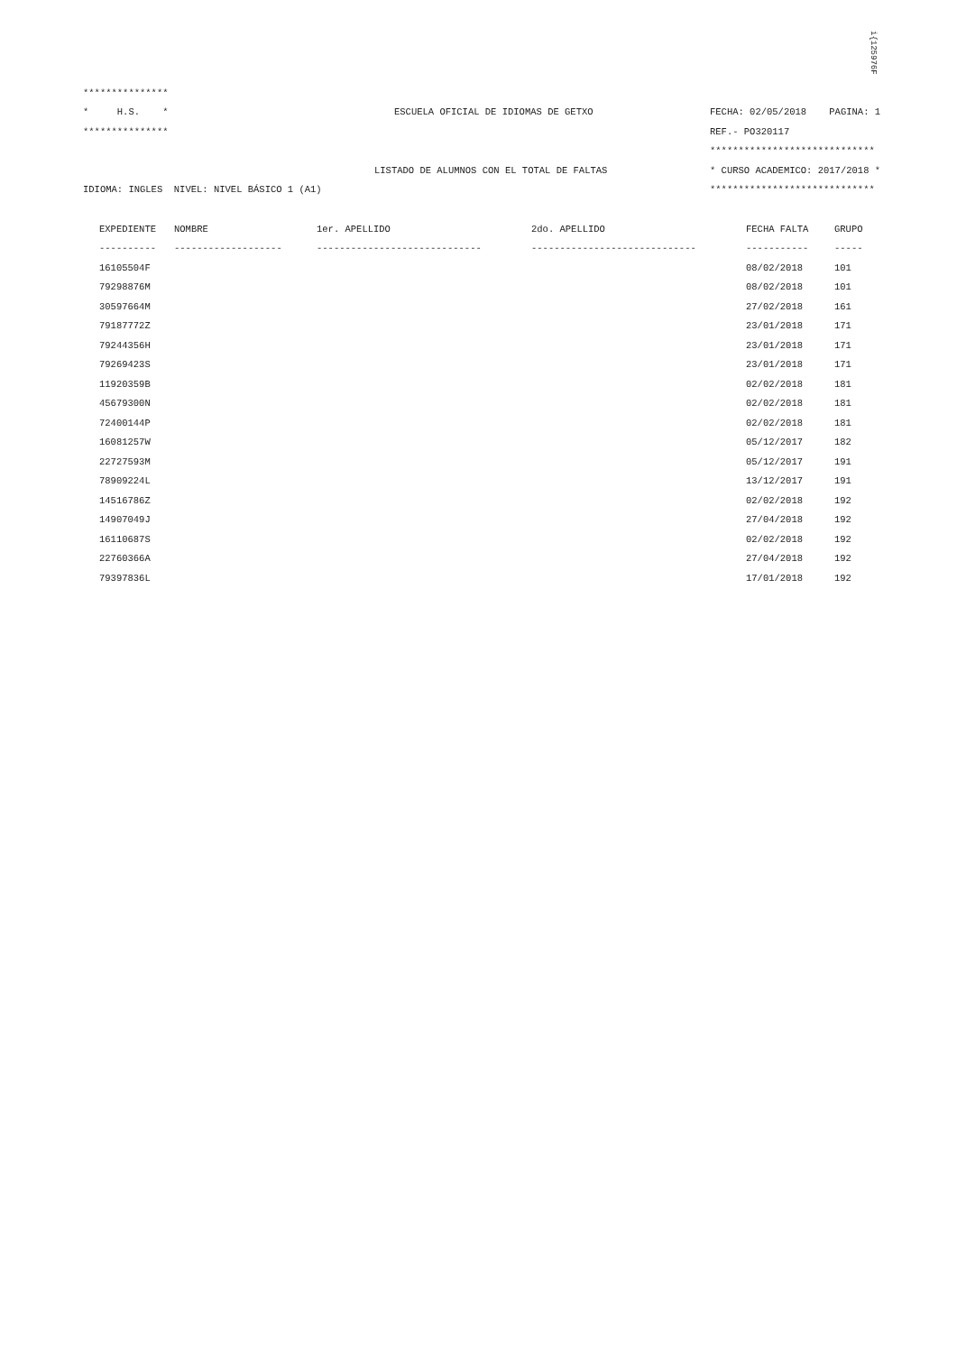i{125976F
***************
* H.S. * ESCUELA OFICIAL DE IDIOMAS DE GETXO FECHA: 02/05/2018 PAGINA: 1
*************** REF.- PO320117
*****************************
LISTADO DE ALUMNOS CON EL TOTAL DE FALTAS * CURSO ACADEMICO: 2017/2018 *
IDIOMA: INGLES NIVEL: NIVEL BÁSICO 1 (A1) *****************************
| EXPEDIENTE | NOMBRE | 1er. APELLIDO | 2do. APELLIDO | FECHA FALTA | GRUPO |
| --- | --- | --- | --- | --- | --- |
| ---------- | ------------------- | ----------------------------- | ----------------------------- | ----------- | ----- |
| 16105504F | | | | 08/02/2018 | 101 |
| 79298876M | | | | 08/02/2018 | 101 |
| 30597664M | | | | 27/02/2018 | 161 |
| 79187772Z | | | | 23/01/2018 | 171 |
| 79244356H | | | | 23/01/2018 | 171 |
| 79269423S | | | | 23/01/2018 | 171 |
| 11920359B | | | | 02/02/2018 | 181 |
| 45679300N | | | | 02/02/2018 | 181 |
| 72400144P | | | | 02/02/2018 | 181 |
| 16081257W | | | | 05/12/2017 | 182 |
| 22727593M | | | | 05/12/2017 | 191 |
| 78909224L | | | | 13/12/2017 | 191 |
| 14516786Z | | | | 02/02/2018 | 192 |
| 14907049J | | | | 27/04/2018 | 192 |
| 16110687S | | | | 02/02/2018 | 192 |
| 22760366A | | | | 27/04/2018 | 192 |
| 79397836L | | | | 17/01/2018 | 192 |